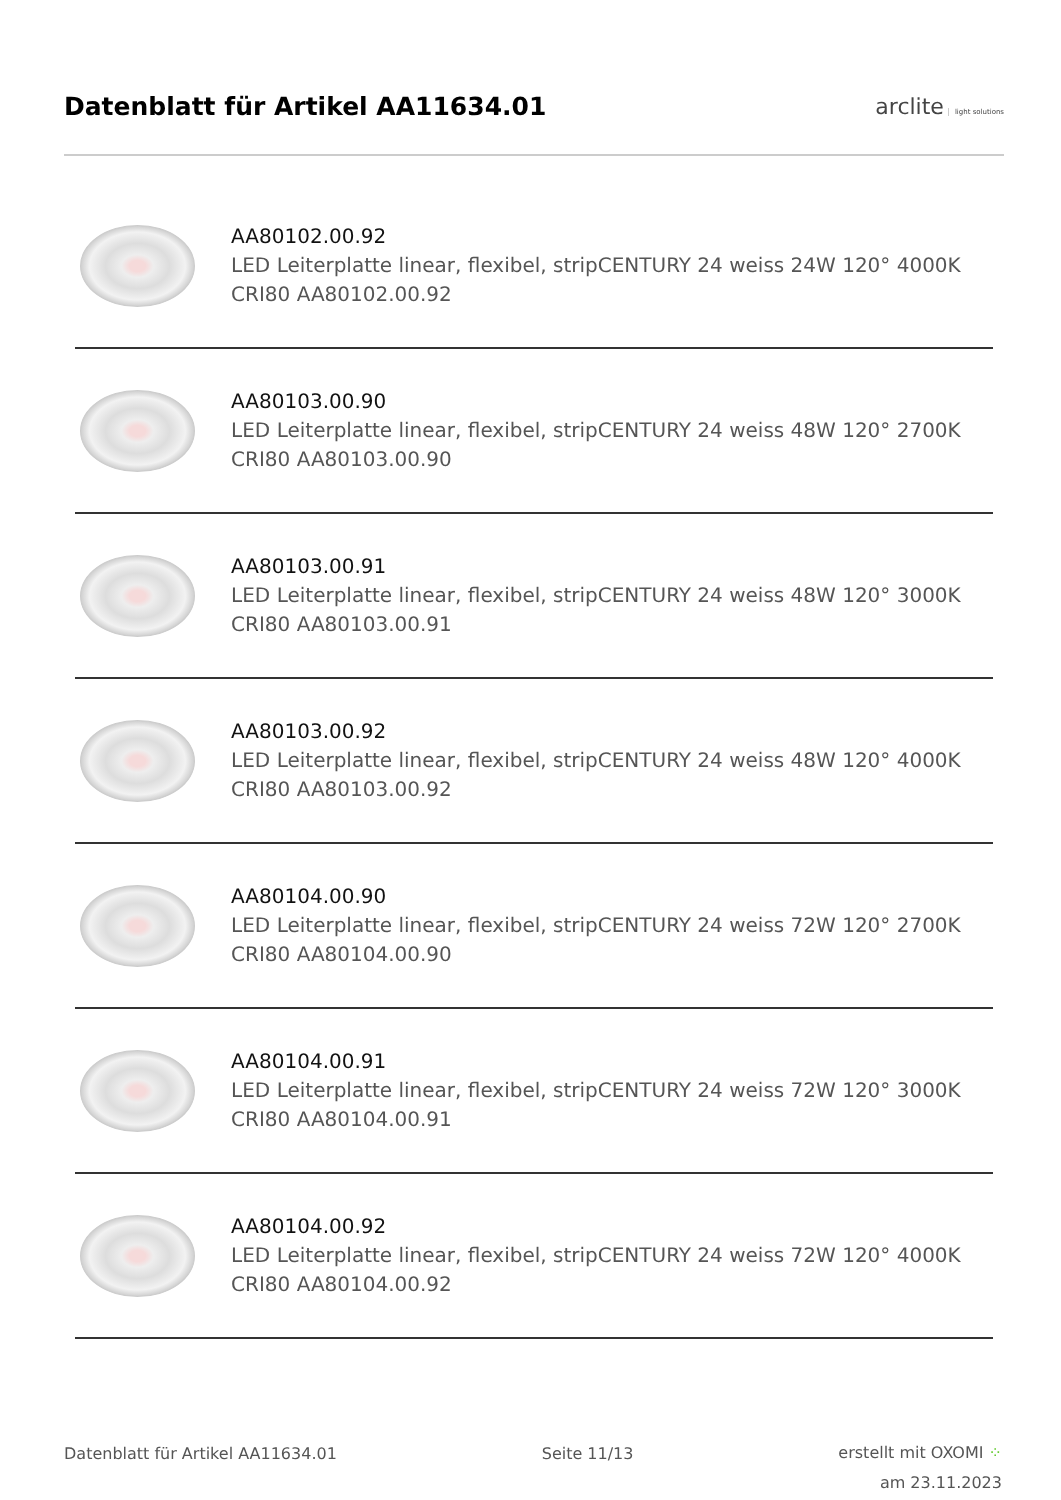Datenblatt für Artikel AA11634.01
arclite light solutions
AA80102.00.92
LED Leiterplatte linear, flexibel, stripCENTURY 24 weiss 24W 120° 4000K CRI80 AA80102.00.92
AA80103.00.90
LED Leiterplatte linear, flexibel, stripCENTURY 24 weiss 48W 120° 2700K CRI80 AA80103.00.90
AA80103.00.91
LED Leiterplatte linear, flexibel, stripCENTURY 24 weiss 48W 120° 3000K CRI80 AA80103.00.91
AA80103.00.92
LED Leiterplatte linear, flexibel, stripCENTURY 24 weiss 48W 120° 4000K CRI80 AA80103.00.92
AA80104.00.90
LED Leiterplatte linear, flexibel, stripCENTURY 24 weiss 72W 120° 2700K CRI80 AA80104.00.90
AA80104.00.91
LED Leiterplatte linear, flexibel, stripCENTURY 24 weiss 72W 120° 3000K CRI80 AA80104.00.91
AA80104.00.92
LED Leiterplatte linear, flexibel, stripCENTURY 24 weiss 72W 120° 4000K CRI80 AA80104.00.92
Datenblatt für Artikel AA11634.01
Seite 11/13
erstellt mit OXOMI ⁘
am 23.11.2023